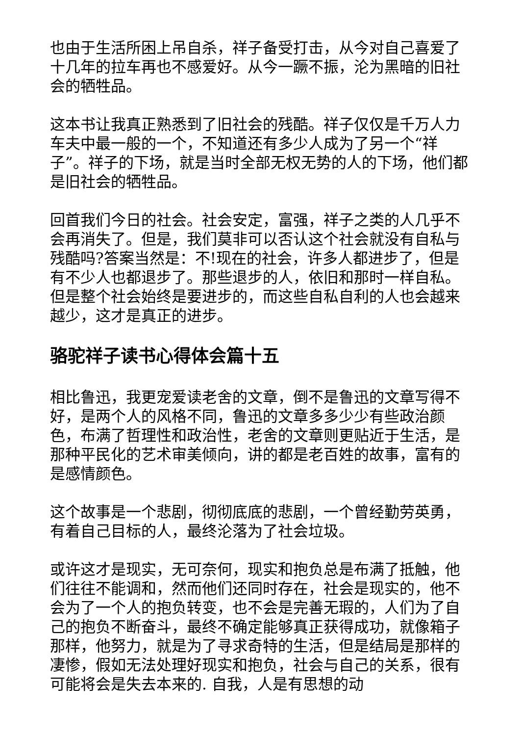也由于生活所困上吊自杀，祥子备受打击，从今对自己喜爱了十几年的拉车再也不感爱好。从今一蹶不振，沦为黑暗的旧社会的牺牲品。
这本书让我真正熟悉到了旧社会的残酷。祥子仅仅是千万人力车夫中最一般的一个，不知道还有多少人成为了另一个“祥子”。祥子的下场，就是当时全部无权无势的人的下场，他们都是旧社会的牺牲品。
回首我们今日的社会。社会安定，富强，祥子之类的人几乎不会再消失了。但是，我们莫非可以否认这个社会就没有自私与残酷吗?答案当然是：不!现在的社会，许多人都进步了，但是有不少人也都退步了。那些退步的人，依旧和那时一样自私。但是整个社会始终是要进步的，而这些自私自利的人也会越来越少，这才是真正的进步。
骆驼祥子读书心得体会篇十五
相比鲁迅，我更宠爱读老舍的文章，倒不是鲁迅的文章写得不好，是两个人的风格不同，鲁迅的文章多多少少有些政治颜色，布满了哲理性和政治性，老舍的文章则更贴近于生活，是那种平民化的艺术审美倾向，讲的都是老百姓的故事，富有的是感情颜色。
这个故事是一个悲剧，彻彻底底的悲剧，一个曾经勤劳英勇，有着自己目标的人，最终沦落为了社会垃圾。
或许这才是现实，无可奈何，现实和抱负总是布满了抵触，他们往往不能调和，然而他们还同时存在，社会是现实的，他不会为了一个人的抱负转变，也不会是完善无瑕的，人们为了自己的抱负不断奋斗，最终不确定能够真正获得成功，就像箱子那样，他努力，就是为了寻求奇特的生活，但是结局是那样的凄惨，假如无法处理好现实和抱负，社会与自己的关系，很有可能将会是失去本来的. 自我，人是有思想的动